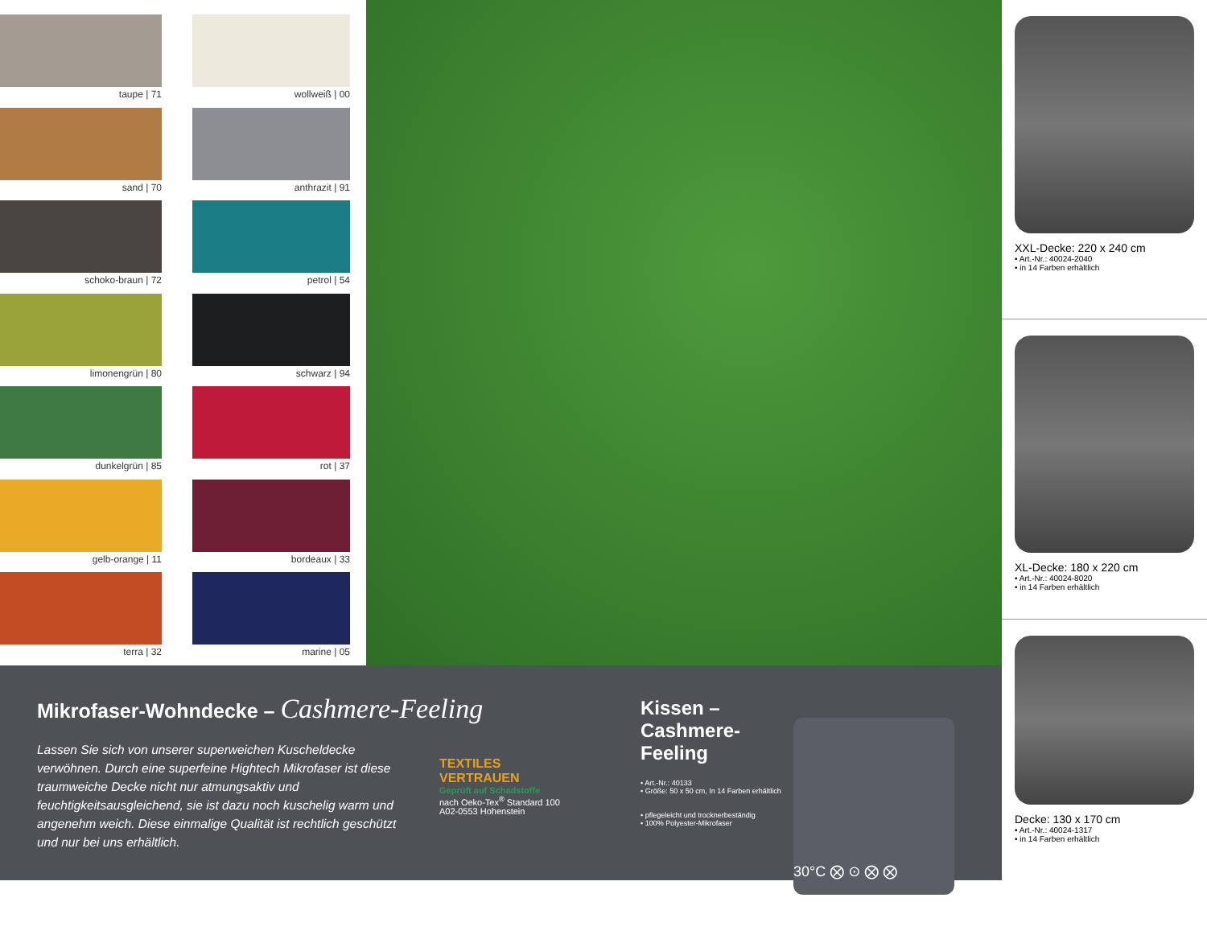taupe | 71
wollweiß | 00
sand | 70
anthrazit | 91
schoko-braun | 72
petrol | 54
limonengrün | 80
schwarz | 94
dunkelgrün | 85
rot | 37
gelb-orange | 11
bordeaux | 33
terra | 32
marine | 05
Mikrofaser-Wohndecke – Cashmere-Feeling
Lassen Sie sich von unserer superweichen Kuscheldecke verwöhnen. Durch eine superfeine Hightech Mikrofaser ist diese traumweiche Decke nicht nur atmungsaktiv und feuchtigkeitsausgleichend, sie ist dazu noch kuschelig warm und angenehm weich. Diese einmalige Qualität ist rechtlich geschützt und nur bei uns erhältlich.
TEXTILES
VERTRAUEN
Geprüft auf Schadstoffe
nach Oeko-Tex<sup>®</sup> Standard 100
A02-0553 Hohenstein
Kissen –
Cashmere-
Feeling
• Art.-Nr.: 40133
• Größe: 50 x 50 cm, In 14 Farben erhältlich
• pflegeleicht und trocknerbeständig
• 100% Polyester-Mikrofaser
30°C ⨂ ⊙ ⨂ ⨂
XXL-Decke: 220 x 240 cm
• Art.-Nr.: 40024-2040
• in 14 Farben erhältlich
XL-Decke: 180 x 220 cm
• Art.-Nr.: 40024-8020
• in 14 Farben erhältlich
Decke: 130 x 170 cm
• Art.-Nr.: 40024-1317
• in 14 Farben erhältlich